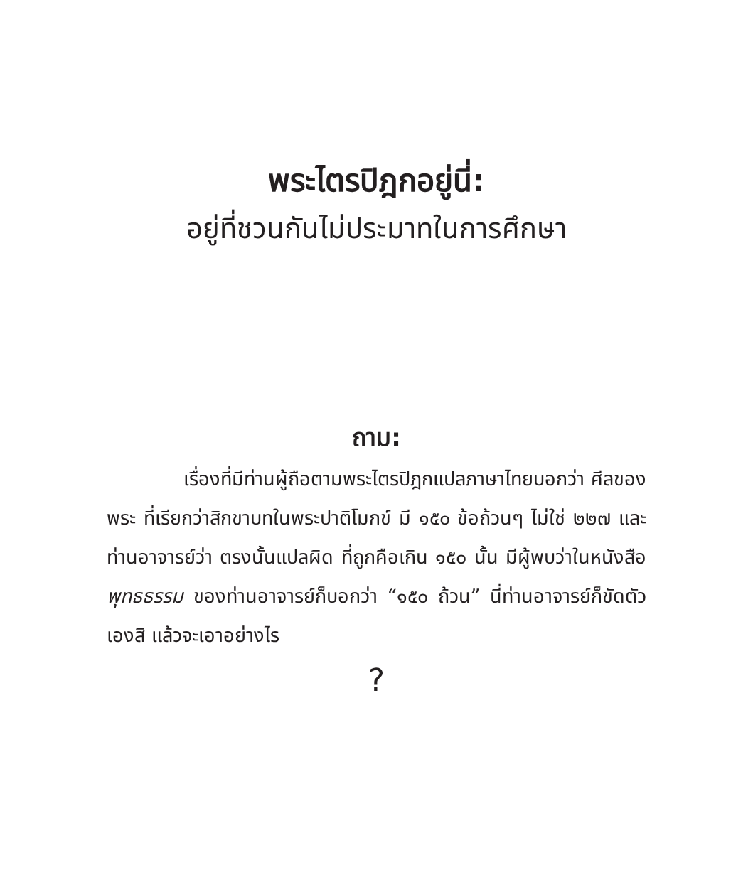พระไตรปิฎกอยู่นี่:
อยู่ที่ชวนกันไม่ประมาทในการศึกษา
ถาม:
    เรื่องที่มีท่านผู้ถือตามพระไตรปิฎกแปลภาษาไทยบอกว่า ศีลของพระ ที่เรียกว่าสิกขาบทในพระปาติโมกข์ มี ๑๕๐ ข้อถ้วนๆ ไม่ใช่ ๒๒๗ และท่านอาจารย์ว่า ตรงนั้นแปลผิด ที่ถูกคือเกิน ๑๕๐ นั้น มีผู้พบว่าในหนังสือ พุทธธรรม ของท่านอาจารย์ก็บอกว่า “๑๕๐ ถ้วน” นี่ท่านอาจารย์ก็ขัดตัวเองสิ แล้วจะเอาอย่างไร
?